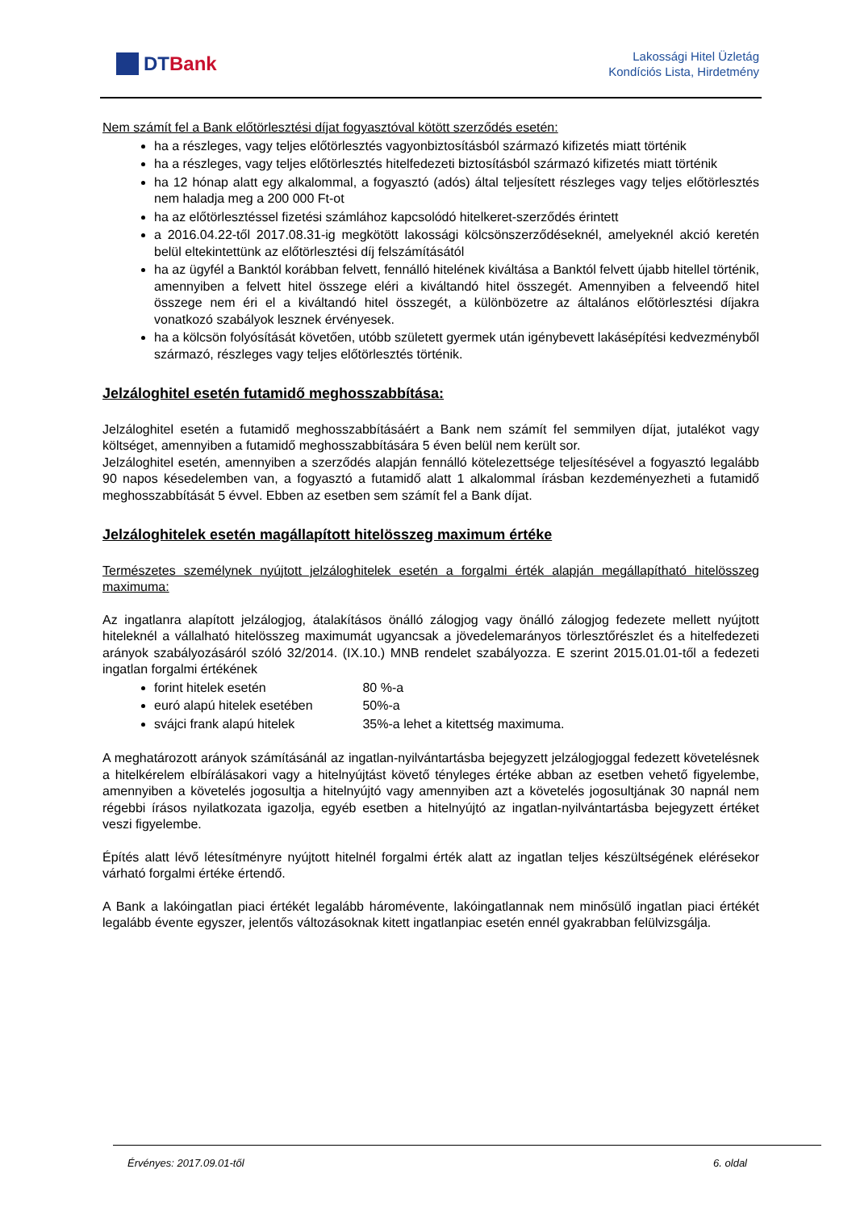DTBank
Lakossági Hitel Üzletág
Kondíciós Lista, Hirdetmény
Nem számít fel a Bank előtörlesztési díjat fogyasztóval kötött szerződés esetén:
ha a részleges, vagy teljes előtörlesztés vagyonbiztosításból származó kifizetés miatt történik
ha a részleges, vagy teljes előtörlesztés hitelfedezeti biztosításból származó kifizetés miatt történik
ha 12 hónap alatt egy alkalommal, a fogyasztó (adós) által teljesített részleges vagy teljes előtörlesztés nem haladja meg a 200 000 Ft-ot
ha az előtörlesztéssel fizetési számlához kapcsolódó hitelkeret-szerződés érintett
a 2016.04.22-től 2017.08.31-ig megkötött lakossági kölcsönszerződéseknél, amelyeknél akció keretén belül eltekintettünk az előtörlesztési díj felszámításától
ha az ügyfél a Banktól korábban felvett, fennálló hitelének kiváltása a Banktól felvett újabb hitellel történik, amennyiben a felvett hitel összege eléri a kiváltandó hitel összegét. Amennyiben a felveendő hitel összege nem éri el a kiváltandó hitel összegét, a különbözetre az általános előtörlesztési díjakra vonatkozó szabályok lesznek érvényesek.
ha a kölcsön folyósítását követően, utóbb született gyermek után igénybevett lakásépítési kedvezményből származó, részleges vagy teljes előtörlesztés történik.
Jelzáloghitel esetén futamidő meghosszabbítása:
Jelzáloghitel esetén a futamidő meghosszabbításáért a Bank nem számít fel semmilyen díjat, jutalékot vagy költséget, amennyiben a futamidő meghosszabbítására 5 éven belül nem került sor.
Jelzáloghitel esetén, amennyiben a szerződés alapján fennálló kötelezettsége teljesítésével a fogyasztó legalább 90 napos késedelemben van, a fogyasztó a futamidő alatt 1 alkalommal írásban kezdeményezheti a futamidő meghosszabbítását 5 évvel. Ebben az esetben sem számít fel a Bank díjat.
Jelzáloghitelek esetén magállapított hitelösszeg maximum értéke
Természetes személynek nyújtott jelzáloghitelek esetén a forgalmi érték alapján megállapítható hitelösszeg maximuma:
Az ingatlanra alapított jelzálogjog, átalakításos önálló zálogjog vagy önálló zálogjog fedezete mellett nyújtott hiteleknél a vállalható hitelösszeg maximumát ugyancsak a jövedelemarányos törlesztőrészlet és a hitelfedezeti arányok szabályozásáról szóló 32/2014. (IX.10.) MNB rendelet szabályozza. E szerint 2015.01.01-től a fedezeti ingatlan forgalmi értékének
forint hitelek esetén 80 %-a
euró alapú hitelek esetében 50%-a
svájci frank alapú hitelek 35%-a lehet a kitettség maximuma.
A meghatározott arányok számításánál az ingatlan-nyilvántartásba bejegyzett jelzálogjoggal fedezett követelésnek a hitelkérelem elbírálásakori vagy a hitelnyújtást követő tényleges értéke abban az esetben vehető figyelembe, amennyiben a követelés jogosultja a hitelnyújtó vagy amennyiben azt a követelés jogosultjának 30 napnál nem régebbi írásos nyilatkozata igazolja, egyéb esetben a hitelnyújtó az ingatlan-nyilvántartásba bejegyzett értéket veszi figyelembe.
Építés alatt lévő létesítményre nyújtott hitelnél forgalmi érték alatt az ingatlan teljes készültségének elérésekor várható forgalmi értéke értendő.
A Bank a lakóingatlan piaci értékét legalább háromévente, lakóingatlannak nem minősülő ingatlan piaci értékét legalább évente egyszer, jelentős változásoknak kitett ingatlanpiac esetén ennél gyakrabban felülvizsgálja.
Érvényes: 2017.09.01-től 6. oldal